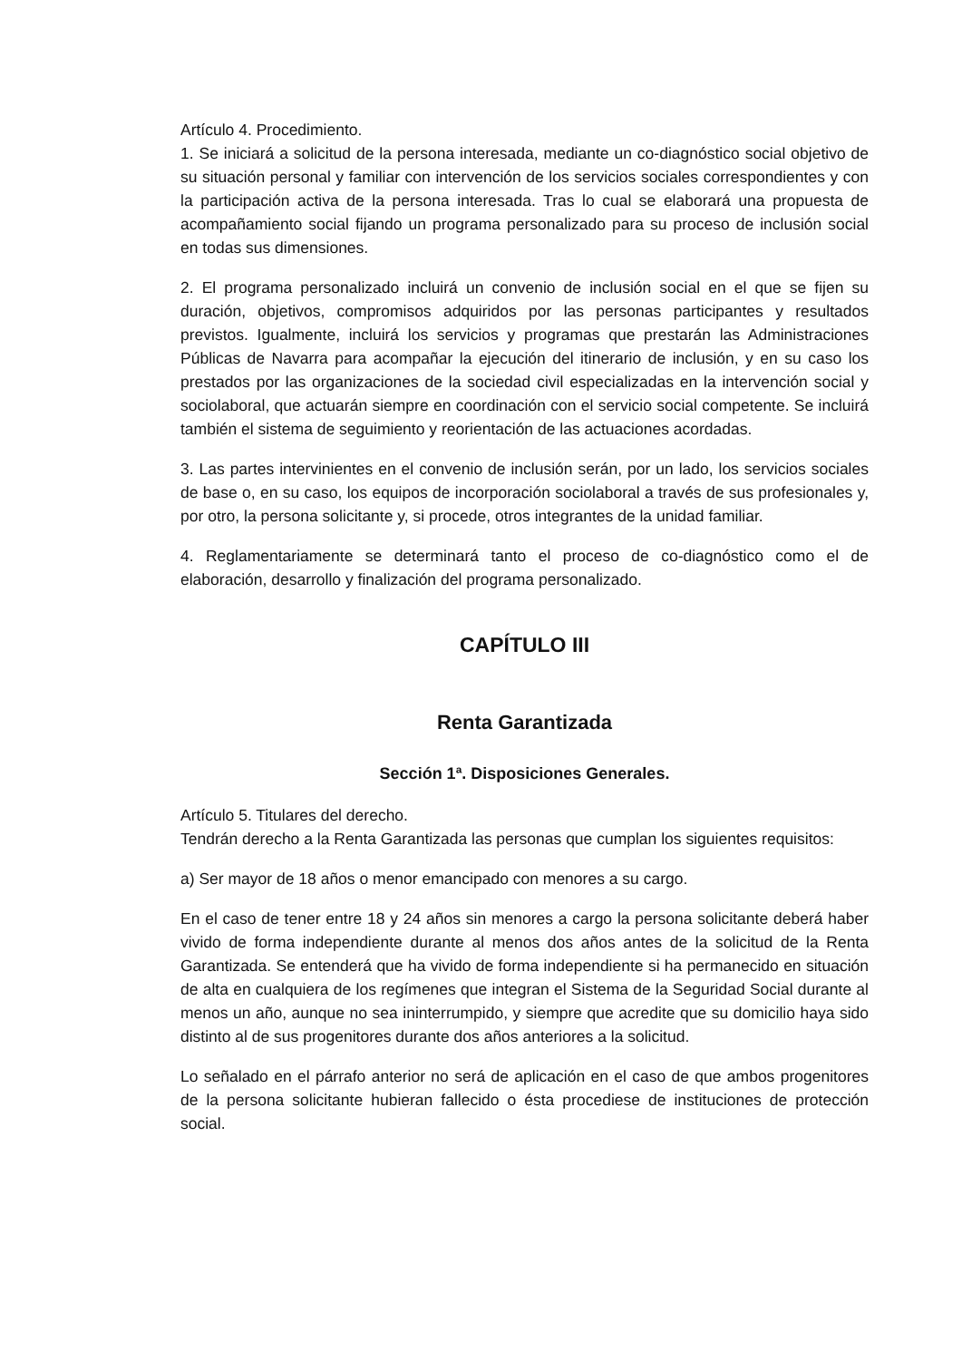Artículo 4. Procedimiento.
1. Se iniciará a solicitud de la persona interesada, mediante un co-diagnóstico social objetivo de su situación personal y familiar con intervención de los servicios sociales correspondientes y con la participación activa de la persona interesada. Tras lo cual se elaborará una propuesta de acompañamiento social fijando un programa personalizado para su proceso de inclusión social en todas sus dimensiones.
2. El programa personalizado incluirá un convenio de inclusión social en el que se fijen su duración, objetivos, compromisos adquiridos por las personas participantes y resultados previstos. Igualmente, incluirá los servicios y programas que prestarán las Administraciones Públicas de Navarra para acompañar la ejecución del itinerario de inclusión, y en su caso los prestados por las organizaciones de la sociedad civil especializadas en la intervención social y sociolaboral, que actuarán siempre en coordinación con el servicio social competente. Se incluirá también el sistema de seguimiento y reorientación de las actuaciones acordadas.
3. Las partes intervinientes en el convenio de inclusión serán, por un lado, los servicios sociales de base o, en su caso, los equipos de incorporación sociolaboral a través de sus profesionales y, por otro, la persona solicitante y, si procede, otros integrantes de la unidad familiar.
4. Reglamentariamente se determinará tanto el proceso de co-diagnóstico como el de elaboración, desarrollo y finalización del programa personalizado.
CAPÍTULO III
Renta Garantizada
Sección 1ª. Disposiciones Generales.
Artículo 5. Titulares del derecho.
Tendrán derecho a la Renta Garantizada las personas que cumplan los siguientes requisitos:
a) Ser mayor de 18 años o menor emancipado con menores a su cargo.
En el caso de tener entre 18 y 24 años sin menores a cargo la persona solicitante deberá haber vivido de forma independiente durante al menos dos años antes de la solicitud de la Renta Garantizada. Se entenderá que ha vivido de forma independiente si ha permanecido en situación de alta en cualquiera de los regímenes que integran el Sistema de la Seguridad Social durante al menos un año, aunque no sea ininterrumpido, y siempre que acredite que su domicilio haya sido distinto al de sus progenitores durante dos años anteriores a la solicitud.
Lo señalado en el párrafo anterior no será de aplicación en el caso de que ambos progenitores de la persona solicitante hubieran fallecido o ésta procediese de instituciones de protección social.